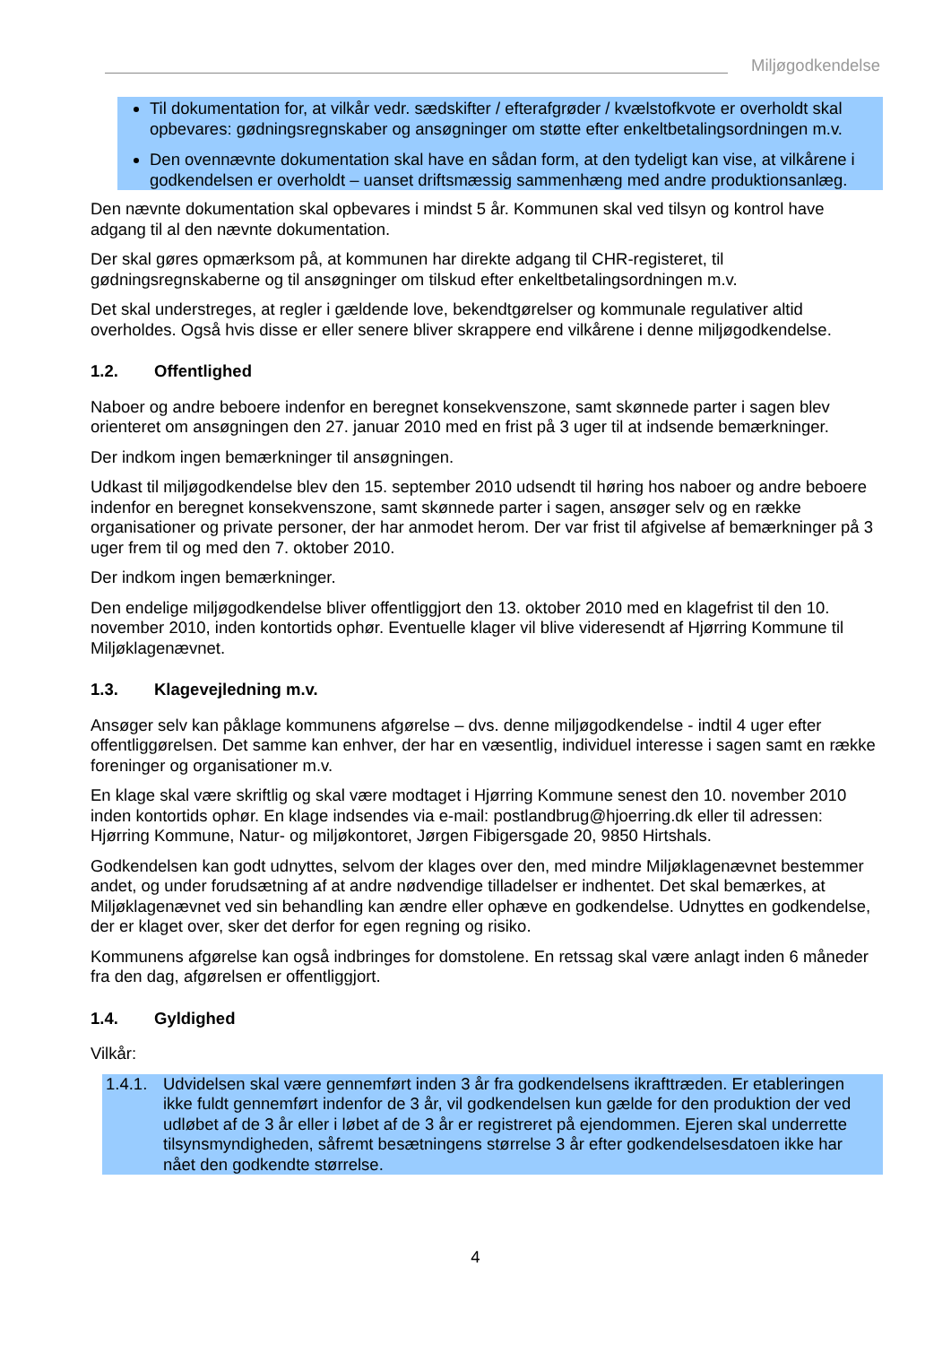Miljøgodkendelse
Til dokumentation for, at vilkår vedr. sædskifter / efterafgrøder / kvælstofkvote er overholdt skal opbevares: gødningsregnskaber og ansøgninger om støtte efter enkeltbetalingsordningen m.v.
Den ovennævnte dokumentation skal have en sådan form, at den tydeligt kan vise, at vilkårene i godkendelsen er overholdt – uanset driftsmæssig sammenhæng med andre produktionsanlæg.
Den nævnte dokumentation skal opbevares i mindst 5 år. Kommunen skal ved tilsyn og kontrol have adgang til al den nævnte dokumentation.
Der skal gøres opmærksom på, at kommunen har direkte adgang til CHR-registeret, til gødningsregnskaberne og til ansøgninger om tilskud efter enkeltbetalingsordningen m.v.
Det skal understreges, at regler i gældende love, bekendtgørelser og kommunale regulativer altid overholdes. Også hvis disse er eller senere bliver skrappere end vilkårene i denne miljøgodkendelse.
1.2. Offentlighed
Naboer og andre beboere indenfor en beregnet konsekvenszone, samt skønnede parter i sagen blev orienteret om ansøgningen den 27. januar 2010 med en frist på 3 uger til at indsende bemærkninger.
Der indkom ingen bemærkninger til ansøgningen.
Udkast til miljøgodkendelse blev den 15. september 2010 udsendt til høring hos naboer og andre beboere indenfor en beregnet konsekvenszone, samt skønnede parter i sagen, ansøger selv og en række organisationer og private personer, der har anmodet herom. Der var frist til afgivelse af bemærkninger på 3 uger frem til og med den 7. oktober 2010.
Der indkom ingen bemærkninger.
Den endelige miljøgodkendelse bliver offentliggjort den 13. oktober 2010 med en klagefrist til den 10. november 2010, inden kontortids ophør. Eventuelle klager vil blive videresendt af Hjørring Kommune til Miljøklagenævnet.
1.3. Klagevejledning m.v.
Ansøger selv kan påklage kommunens afgørelse – dvs. denne miljøgodkendelse - indtil 4 uger efter offentliggørelsen. Det samme kan enhver, der har en væsentlig, individuel interesse i sagen samt en række foreninger og organisationer m.v.
En klage skal være skriftlig og skal være modtaget i Hjørring Kommune senest den 10. november 2010 inden kontortids ophør. En klage indsendes via e-mail: postlandbrug@hjoerring.dk eller til adressen: Hjørring Kommune, Natur- og miljøkontoret, Jørgen Fibigersgade 20, 9850 Hirtshals.
Godkendelsen kan godt udnyttes, selvom der klages over den, med mindre Miljøklagenævnet bestemmer andet, og under forudsætning af at andre nødvendige tilladelser er indhentet. Det skal bemærkes, at Miljøklagenævnet ved sin behandling kan ændre eller ophæve en godkendelse. Udnyttes en godkendelse, der er klaget over, sker det derfor for egen regning og risiko.
Kommunens afgørelse kan også indbringes for domstolene. En retssag skal være anlagt inden 6 måneder fra den dag, afgørelsen er offentliggjort.
1.4. Gyldighed
Vilkår:
1.4.1. Udvidelsen skal være gennemført inden 3 år fra godkendelsens ikrafttræden. Er etableringen ikke fuldt gennemført indenfor de 3 år, vil godkendelsen kun gælde for den produktion der ved udløbet af de 3 år eller i løbet af de 3 år er registreret på ejendommen. Ejeren skal underrette tilsynsmyndigheden, såfremt besætningens størrelse 3 år efter godkendelsesdatoen ikke har nået den godkendte størrelse.
4